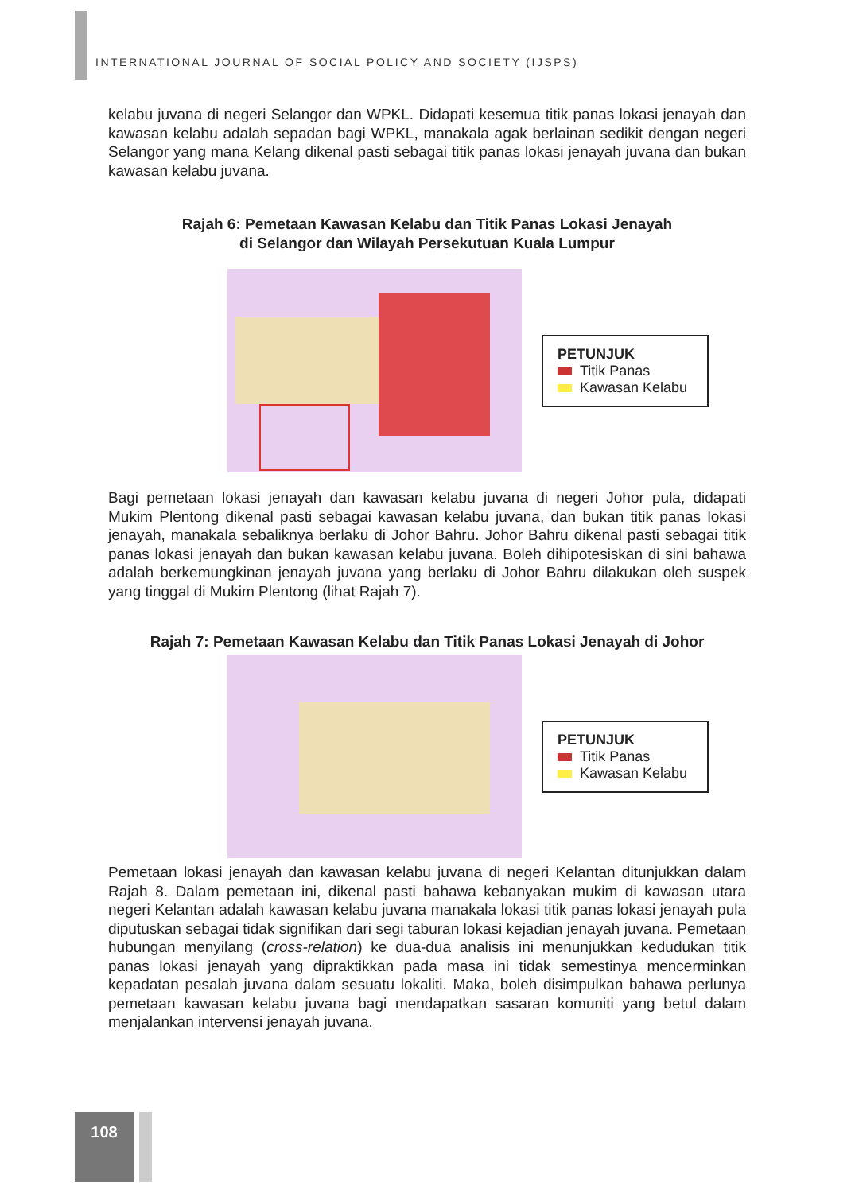INTERNATIONAL JOURNAL OF SOCIAL POLICY AND SOCIETY (IJSPS)
kelabu juvana di negeri Selangor dan WPKL. Didapati kesemua titik panas lokasi jenayah dan kawasan kelabu adalah sepadan bagi WPKL, manakala agak berlainan sedikit dengan negeri Selangor yang mana Kelang dikenal pasti sebagai titik panas lokasi jenayah juvana dan bukan kawasan kelabu juvana.
Rajah 6: Pemetaan Kawasan Kelabu dan Titik Panas Lokasi Jenayah
di Selangor dan Wilayah Persekutuan Kuala Lumpur
PETUNJUK
Titik Panas
Kawasan Kelabu
Bagi pemetaan lokasi jenayah dan kawasan kelabu juvana di negeri Johor pula, didapati Mukim Plentong dikenal pasti sebagai kawasan kelabu juvana, dan bukan titik panas lokasi jenayah, manakala sebaliknya berlaku di Johor Bahru. Johor Bahru dikenal pasti sebagai titik panas lokasi jenayah dan bukan kawasan kelabu juvana. Boleh dihipotesiskan di sini bahawa adalah berkemungkinan jenayah juvana yang berlaku di Johor Bahru dilakukan oleh suspek yang tinggal di Mukim Plentong (lihat Rajah 7).
Rajah 7: Pemetaan Kawasan Kelabu dan Titik Panas Lokasi Jenayah di Johor
PETUNJUK
Titik Panas
Kawasan Kelabu
Pemetaan lokasi jenayah dan kawasan kelabu juvana di negeri Kelantan ditunjukkan dalam Rajah 8. Dalam pemetaan ini, dikenal pasti bahawa kebanyakan mukim di kawasan utara negeri Kelantan adalah kawasan kelabu juvana manakala lokasi titik panas lokasi jenayah pula diputuskan sebagai tidak signifikan dari segi taburan lokasi kejadian jenayah juvana. Pemetaan hubungan menyilang (cross-relation) ke dua-dua analisis ini menunjukkan kedudukan titik panas lokasi jenayah yang dipraktikkan pada masa ini tidak semestinya mencerminkan kepadatan pesalah juvana dalam sesuatu lokaliti. Maka, boleh disimpulkan bahawa perlunya pemetaan kawasan kelabu juvana bagi mendapatkan sasaran komuniti yang betul dalam menjalankan intervensi jenayah juvana.
108